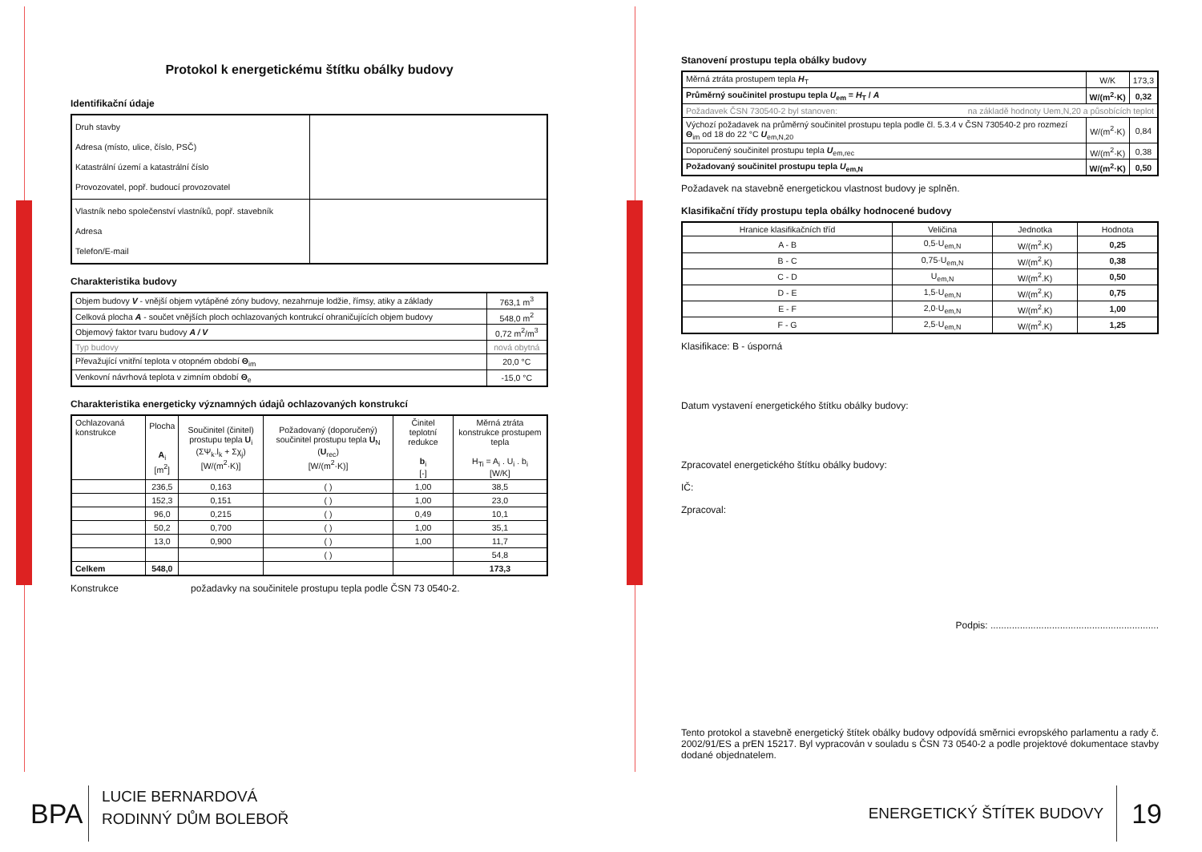Protokol k energetickému štítku obálky budovy
Identifikační údaje
| Druh stavby Adresa (místo, ulice, číslo, PSČ) Katastrální území a katastrální číslo Provozovatel, popř. budoucí provozovatel | |
| Vlastník nebo společenství vlastníků, popř. stavebník Adresa Telefon/E-mail | |
Charakteristika budovy
| Objem budovy V - vnější objem vytápěné zóny budovy, nezahrnuje lodžie, římsy, atiky a základy | 763,1 m<sup>3</sup> |
| Celková plocha A - součet vnějších ploch ochlazovaných kontrukcí ohraničujících objem budovy | 548,0 m<sup>2</sup> |
| Objemový faktor tvaru budovy A / V | 0,72 m<sup>2</sup>/m<sup>3</sup> |
| Typ budovy | nová obytná |
| Převažující vnitřní teplota v otopném období Θ<sub>im</sub> | 20,0 °C |
| Venkovní návrhová teplota v zimním období Θ<sub>e</sub> | -15,0 °C |
Charakteristika energeticky významných údajů ochlazovaných konstrukcí
| Ochlazovaná konstrukce | Plocha A<sub>i</sub> [m<sup>2</sup>] | Součinitel (činitel) prostupu tepla U<sub>i</sub> (ΣΨ<sub>k</sub>.l<sub>k</sub> + Σχ<sub>j</sub>) [W/(m<sup>2</sup>·K)] | Požadovaný (doporučený) součinitel prostupu tepla U<sub>N</sub> ( U<sub>rec</sub>) [W/(m<sup>2</sup>·K)] | Činitel teplotní redukce b<sub>i</sub> [-] | Měrná ztráta konstrukce prostupem tepla H<sub>Ti</sub> = A<sub>i</sub> . U<sub>i</sub> . b<sub>i</sub> [W/K] |
| --- | --- | --- | --- | --- | --- |
| | 236,5 | 0,163 | ( ) | 1,00 | 38,5 |
| | 152,3 | 0,151 | ( ) | 1,00 | 23,0 |
| | 96,0 | 0,215 | ( ) | 0,49 | 10,1 |
| | 50,2 | 0,700 | ( ) | 1,00 | 35,1 |
| | 13,0 | 0,900 | ( ) | 1,00 | 11,7 |
| | | | ( ) | | 54,8 |
| Celkem | 548,0 | | | | 173,3 |
Konstrukce požadavky na součinitele prostupu tepla podle ČSN 73 0540-2.
Stanovení prostupu tepla obálky budovy
| Měrná ztráta prostupem tepla H<sub>T</sub> | W/K | 173,3 |
| Průměrný součinitel prostupu tepla U<sub>em</sub> = H<sub>T</sub> / A | W/(m<sup>2</sup>·K) | 0,32 |
| Požadavek ČSN 730540-2 byl stanoven: na základě hodnoty Uem,N,20 a působících teplot | | |
| Výchozí požadavek na průměrný součinitel prostupu tepla podle čl. 5.3.4 v ČSN 730540-2 pro rozmezí Θ<sub>im</sub> od 18 do 22 °C U<sub>em,N,20</sub> | W/(m<sup>2</sup>·K) | 0,84 |
| Doporučený součinitel prostupu tepla U<sub>em,rec</sub> | W/(m<sup>2</sup>·K) | 0,38 |
| Požadovaný součinitel prostupu tepla U<sub>em,N</sub> | W/(m<sup>2</sup>·K) | 0,50 |
Požadavek na stavebně energetickou vlastnost budovy je splněn.
Klasifikační třídy prostupu tepla obálky hodnocené budovy
| Hranice klasifikačních tříd | Veličina | Jednotka | Hodnota |
| --- | --- | --- | --- |
| A - B | 0,5·U<sub>em,N</sub> | W/(m<sup>2</sup>.K) | 0,25 |
| B - C | 0,75·U<sub>em,N</sub> | W/(m<sup>2</sup>.K) | 0,38 |
| C - D | U<sub>em,N</sub> | W/(m<sup>2</sup>.K) | 0,50 |
| D - E | 1,5·U<sub>em,N</sub> | W/(m<sup>2</sup>.K) | 0,75 |
| E - F | 2,0·U<sub>em,N</sub> | W/(m<sup>2</sup>.K) | 1,00 |
| F - G | 2,5·U<sub>em,N</sub> | W/(m<sup>2</sup>.K) | 1,25 |
Klasifikace: B - úsporná
Datum vystavení energetického štítku obálky budovy:
Zpracovatel energetického štítku obálky budovy:
IČ:
Zpracoval:
Podpis: ...............................................................
Tento protokol a stavebně energetický štítek obálky budovy odpovídá směrnici evropského parlamentu a rady č. 2002/91/ES a prEN 15217. Byl vypracován v souladu s ČSN 73 0540-2 a podle projektové dokumentace stavby dodané objednatelem.
BPA
LUCIE BERNARDOVÁ
RODINNÝ DŮM BOLEBOŘ
ENERGETICKÝ ŠTÍTEK BUDOVY
19